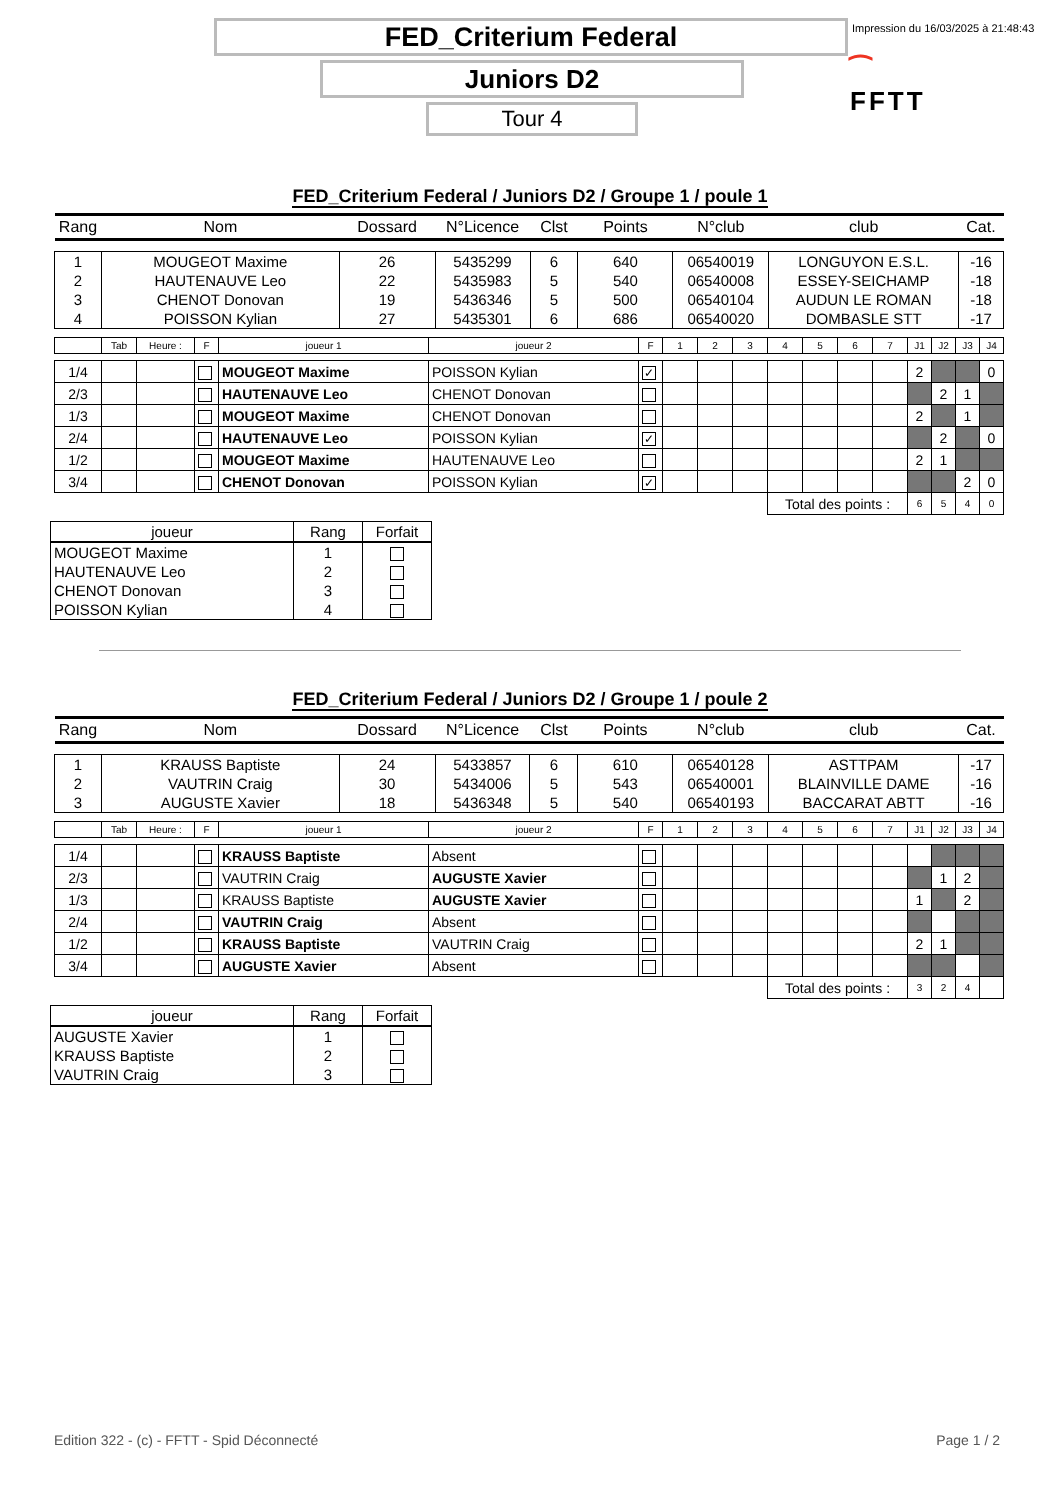FED_Criterium Federal
Impression du 16/03/2025 à 21:48:43
Juniors D2
⁀
FFTT
Tour 4
FED_Criterium Federal / Juniors D2 / Groupe 1 / poule 1
| Rang | Nom | Dossard | N°Licence | Clst | Points | N°club | club | Cat. |
| --- | --- | --- | --- | --- | --- | --- | --- | --- |
| 1 | MOUGEOT Maxime | 26 | 5435299 | 6 | 640 | 06540019 | LONGUYON E.S.L. | -16 |
| 2 | HAUTENAUVE Leo | 22 | 5435983 | 5 | 540 | 06540008 | ESSEY-SEICHAMP | -18 |
| 3 | CHENOT Donovan | 19 | 5436346 | 5 | 500 | 06540104 | AUDUN LE ROMAN | -18 |
| 4 | POISSON Kylian | 27 | 5435301 | 6 | 686 | 06540020 | DOMBASLE STT | -17 |
| | Tab | Heure : | F | joueur 1 | joueur 2 | F | 1 | 2 | 3 | 4 | 5 | 6 | 7 | J1 | J2 | J3 | J4 |
| 1/4 | | | | MOUGEOT Maxime | POISSON Kylian | ✓ | | | | | | | | 2 | | | 0 |
| 2/3 | | | | HAUTENAUVE Leo | CHENOT Donovan | | | | | | | | | | 2 | 1 | |
| 1/3 | | | | MOUGEOT Maxime | CHENOT Donovan | | | | | | | | | 2 | | 1 | |
| 2/4 | | | | HAUTENAUVE Leo | POISSON Kylian | ✓ | | | | | | | | | 2 | | 0 |
| 1/2 | | | | MOUGEOT Maxime | HAUTENAUVE Leo | | | | | | | | | 2 | 1 | | |
| 3/4 | | | | CHENOT Donovan | POISSON Kylian | ✓ | | | | | | | | | | 2 | 0 |
| | | | | | | | | | | Total des points : | | | | 6 | 5 | 4 | 0 |
| joueur | Rang | Forfait |
| --- | --- | --- |
| MOUGEOT Maxime | 1 | |
| HAUTENAUVE Leo | 2 | |
| CHENOT Donovan | 3 | |
| POISSON Kylian | 4 | |
FED_Criterium Federal / Juniors D2 / Groupe 1 / poule 2
| Rang | Nom | Dossard | N°Licence | Clst | Points | N°club | club | Cat. |
| --- | --- | --- | --- | --- | --- | --- | --- | --- |
| 1 | KRAUSS Baptiste | 24 | 5433857 | 6 | 610 | 06540128 | ASTTPAM | -17 |
| 2 | VAUTRIN Craig | 30 | 5434006 | 5 | 543 | 06540001 | BLAINVILLE DAME | -16 |
| 3 | AUGUSTE Xavier | 18 | 5436348 | 5 | 540 | 06540193 | BACCARAT ABTT | -16 |
| | Tab | Heure : | F | joueur 1 | joueur 2 | F | 1 | 2 | 3 | 4 | 5 | 6 | 7 | J1 | J2 | J3 | J4 |
| 1/4 | | | | KRAUSS Baptiste | Absent | | | | | | | | | | | | |
| 2/3 | | | | VAUTRIN Craig | AUGUSTE Xavier | | | | | | | | | | 1 | 2 | |
| 1/3 | | | | KRAUSS Baptiste | AUGUSTE Xavier | | | | | | | | | 1 | | 2 | |
| 2/4 | | | | VAUTRIN Craig | Absent | | | | | | | | | | | | |
| 1/2 | | | | KRAUSS Baptiste | VAUTRIN Craig | | | | | | | | | 2 | 1 | | |
| 3/4 | | | | AUGUSTE Xavier | Absent | | | | | | | | | | | | |
| | | | | | | | | | | Total des points : | | | | 3 | 2 | 4 | |
| joueur | Rang | Forfait |
| --- | --- | --- |
| AUGUSTE Xavier | 1 | |
| KRAUSS Baptiste | 2 | |
| VAUTRIN Craig | 3 | |
Edition 322 - (c) - FFTT - Spid Déconnecté Page 1 / 2